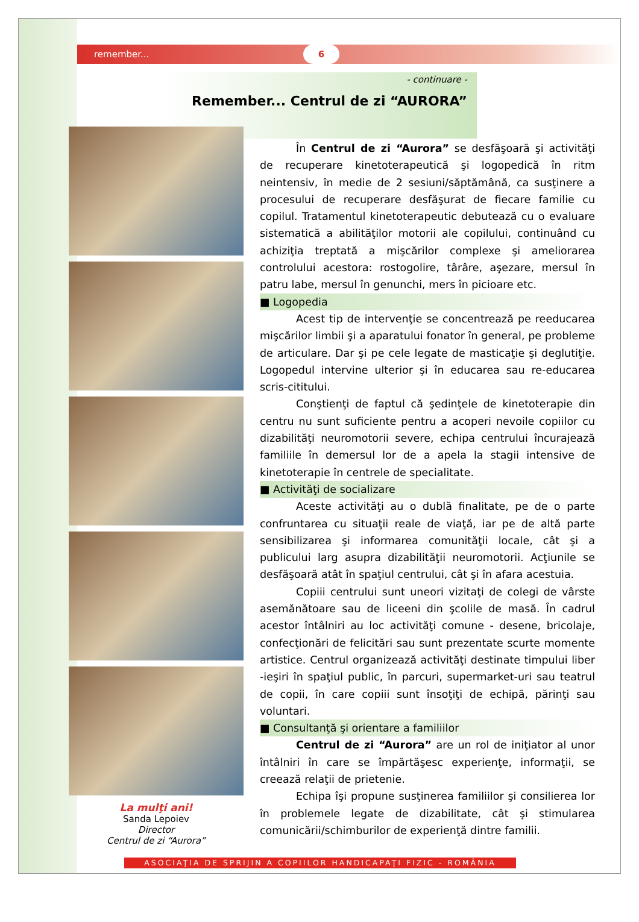remember... 6
- continuare -
Remember... Centrul de zi “AURORA”
La mulţi ani!
Sanda Lepoiev
Director
Centrul de zi “Aurora”
În Centrul de zi “Aurora” se desfăşoară şi activităţi de recuperare kinetoterapeutică şi logopedică în ritm neintensiv, în medie de 2 sesiuni/săptămână, ca susţinere a procesului de recuperare desfăşurat de fiecare familie cu copilul. Tratamentul kinetoterapeutic debutează cu o evaluare sistematică a abilităţilor motorii ale copilului, continuând cu achiziţia treptată a mişcărilor complexe şi ameliorarea controlului acestora: rostogolire, târâre, aşezare, mersul în patru labe, mersul în genunchi, mers în picioare etc.
■ Logopedia
Acest tip de intervenţie se concentrează pe reeducarea mişcărilor limbii şi a aparatului fonator în general, pe probleme de articulare. Dar şi pe cele legate de masticaţie şi deglutiţie. Logopedul intervine ulterior şi în educarea sau re-educarea scris-cititului.
Conştienţi de faptul că şedinţele de kinetoterapie din centru nu sunt suficiente pentru a acoperi nevoile copiilor cu dizabilităţi neuromotorii severe, echipa centrului încurajează familiile în demersul lor de a apela la stagii intensive de kinetoterapie în centrele de specialitate.
■ Activităţi de socializare
Aceste activităţi au o dublă finalitate, pe de o parte confruntarea cu situaţii reale de viaţă, iar pe de altă parte sensibilizarea şi informarea comunităţii locale, cât şi a publicului larg asupra dizabilităţii neuromotorii. Acţiunile se desfăşoară atât în spaţiul centrului, cât şi în afara acestuia.
Copiii centrului sunt uneori vizitaţi de colegi de vârste asemănătoare sau de liceeni din şcolile de masă. În cadrul acestor întâlniri au loc activităţi comune - desene, bricolaje, confecţionări de felicitări sau sunt prezentate scurte momente artistice. Centrul organizează activităţi destinate timpului liber -ieşiri în spaţiul public, în parcuri, supermarket-uri sau teatrul de copii, în care copiii sunt însoţiţi de echipă, părinţi sau voluntari.
■ Consultanţă şi orientare a familiilor
Centrul de zi “Aurora” are un rol de iniţiator al unor întâlniri în care se împărtăşesc experienţe, informaţii, se creează relaţii de prietenie.
Echipa îşi propune susţinerea familiilor şi consilierea lor în problemele legate de dizabilitate, cât şi stimularea comunicării/schimburilor de experienţă dintre familii.
ASOCIAŢIA DE SPRIJIN A COPIILOR HANDICAPAŢI FIZIC - ROMÂNIA